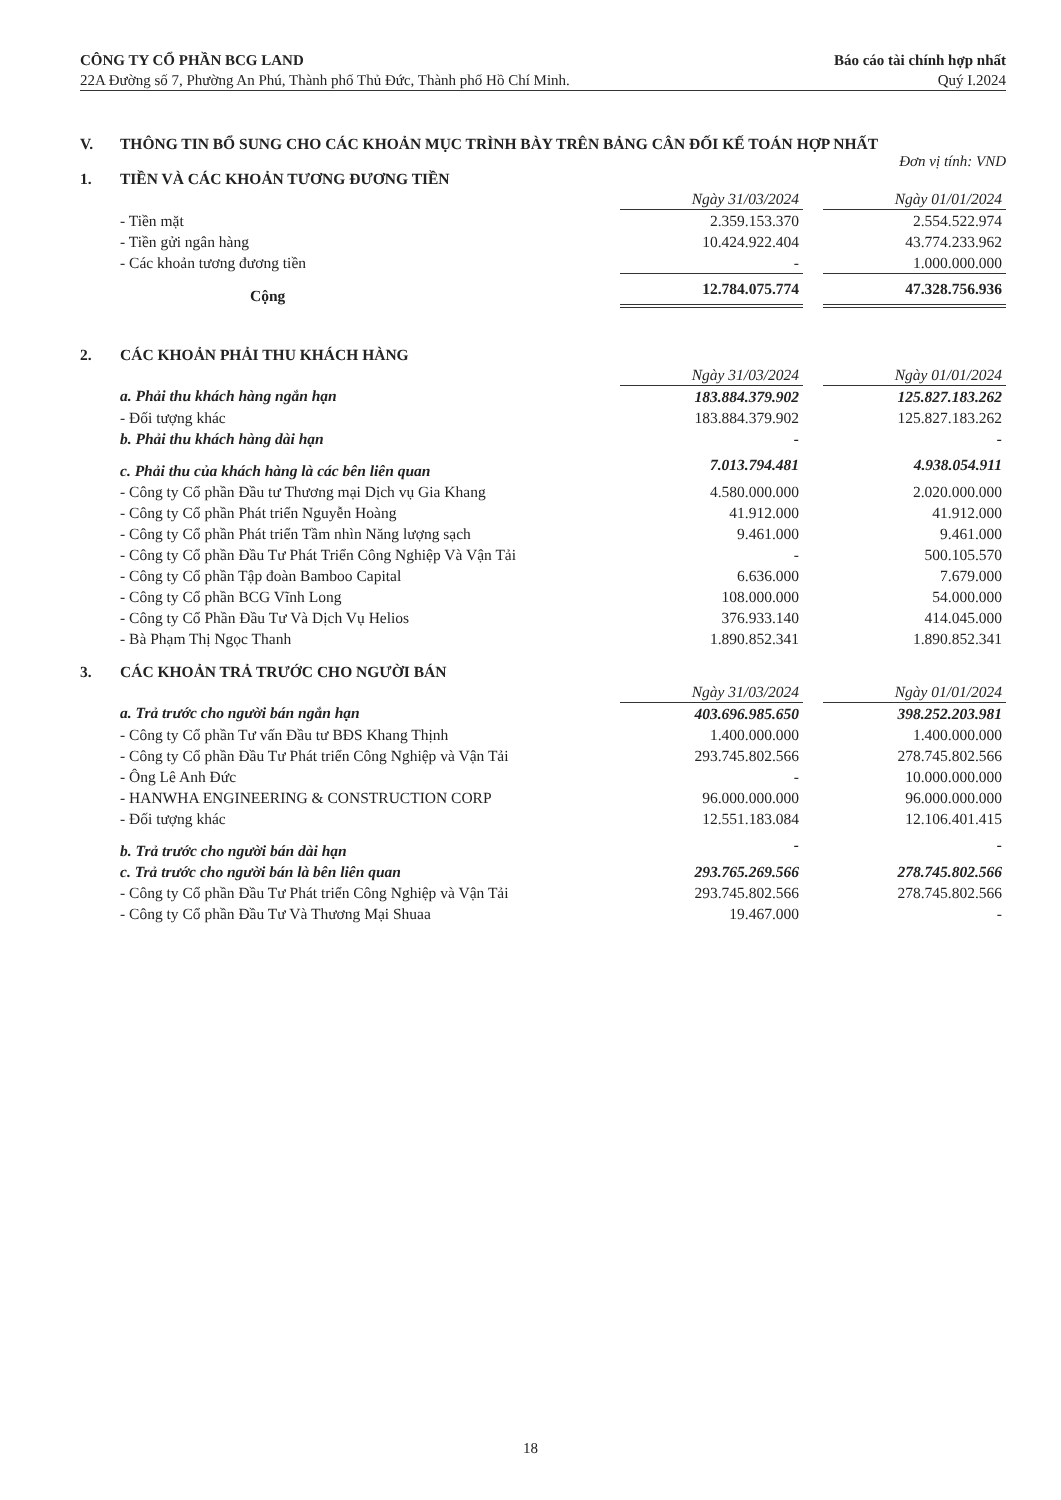CÔNG TY CỔ PHẦN BCG LAND
22A Đường số 7, Phường An Phú, Thành phố Thủ Đức, Thành phố Hồ Chí Minh.
Báo cáo tài chính hợp nhất
Quý I.2024
V. THÔNG TIN BỔ SUNG CHO CÁC KHOẢN MỤC TRÌNH BÀY TRÊN BẢNG CÂN ĐỐI KẾ TOÁN HỢP NHẤT
Đơn vị tính: VND
1. TIỀN VÀ CÁC KHOẢN TƯƠNG ĐƯƠNG TIỀN
| | Ngày 31/03/2024 | | Ngày 01/01/2024 |
| - Tiền mặt | 2.359.153.370 | | 2.554.522.974 |
| - Tiền gửi ngân hàng | 10.424.922.404 | | 43.774.233.962 |
| - Các khoản tương đương tiền | - | | 1.000.000.000 |
| Cộng | 12.784.075.774 | | 47.328.756.936 |
2. CÁC KHOẢN PHẢI THU KHÁCH HÀNG
| | Ngày 31/03/2024 | | Ngày 01/01/2024 |
| a. Phải thu khách hàng ngắn hạn | 183.884.379.902 | | 125.827.183.262 |
| - Đối tượng khác | 183.884.379.902 | | 125.827.183.262 |
| b. Phải thu khách hàng dài hạn | - | | - |
| c. Phải thu của khách hàng là các bên liên quan | 7.013.794.481 | | 4.938.054.911 |
| - Công ty Cổ phần Đầu tư Thương mại Dịch vụ Gia Khang | 4.580.000.000 | | 2.020.000.000 |
| - Công ty Cổ phần Phát triển Nguyễn Hoàng | 41.912.000 | | 41.912.000 |
| - Công ty Cổ phần Phát triển Tầm nhìn Năng lượng sạch | 9.461.000 | | 9.461.000 |
| - Công ty Cổ phần Đầu Tư Phát Triển Công Nghiệp Và Vận Tải | - | | 500.105.570 |
| - Công ty Cổ phần Tập đoàn Bamboo Capital | 6.636.000 | | 7.679.000 |
| - Công ty Cổ phần BCG Vĩnh Long | 108.000.000 | | 54.000.000 |
| - Công ty Cổ Phần Đầu Tư Và Dịch Vụ Helios | 376.933.140 | | 414.045.000 |
| - Bà Phạm Thị Ngọc Thanh | 1.890.852.341 | | 1.890.852.341 |
3. CÁC KHOẢN TRẢ TRƯỚC CHO NGƯỜI BÁN
| | Ngày 31/03/2024 | | Ngày 01/01/2024 |
| a. Trả trước cho người bán ngắn hạn | 403.696.985.650 | | 398.252.203.981 |
| - Công ty Cổ phần Tư vấn Đầu tư BĐS Khang Thịnh | 1.400.000.000 | | 1.400.000.000 |
| - Công ty Cổ phần Đầu Tư Phát triển Công Nghiệp và Vận Tải | 293.745.802.566 | | 278.745.802.566 |
| - Ông Lê Anh Đức | - | | 10.000.000.000 |
| - HANWHA ENGINEERING & CONSTRUCTION CORP | 96.000.000.000 | | 96.000.000.000 |
| - Đối tượng khác | 12.551.183.084 | | 12.106.401.415 |
| b. Trả trước cho người bán dài hạn | - | | - |
| c. Trả trước cho người bán là bên liên quan | 293.765.269.566 | | 278.745.802.566 |
| - Công ty Cổ phần Đầu Tư Phát triển Công Nghiệp và Vận Tải | 293.745.802.566 | | 278.745.802.566 |
| - Công ty Cổ phần Đầu Tư Và Thương Mại Shuaa | 19.467.000 | | - |
18